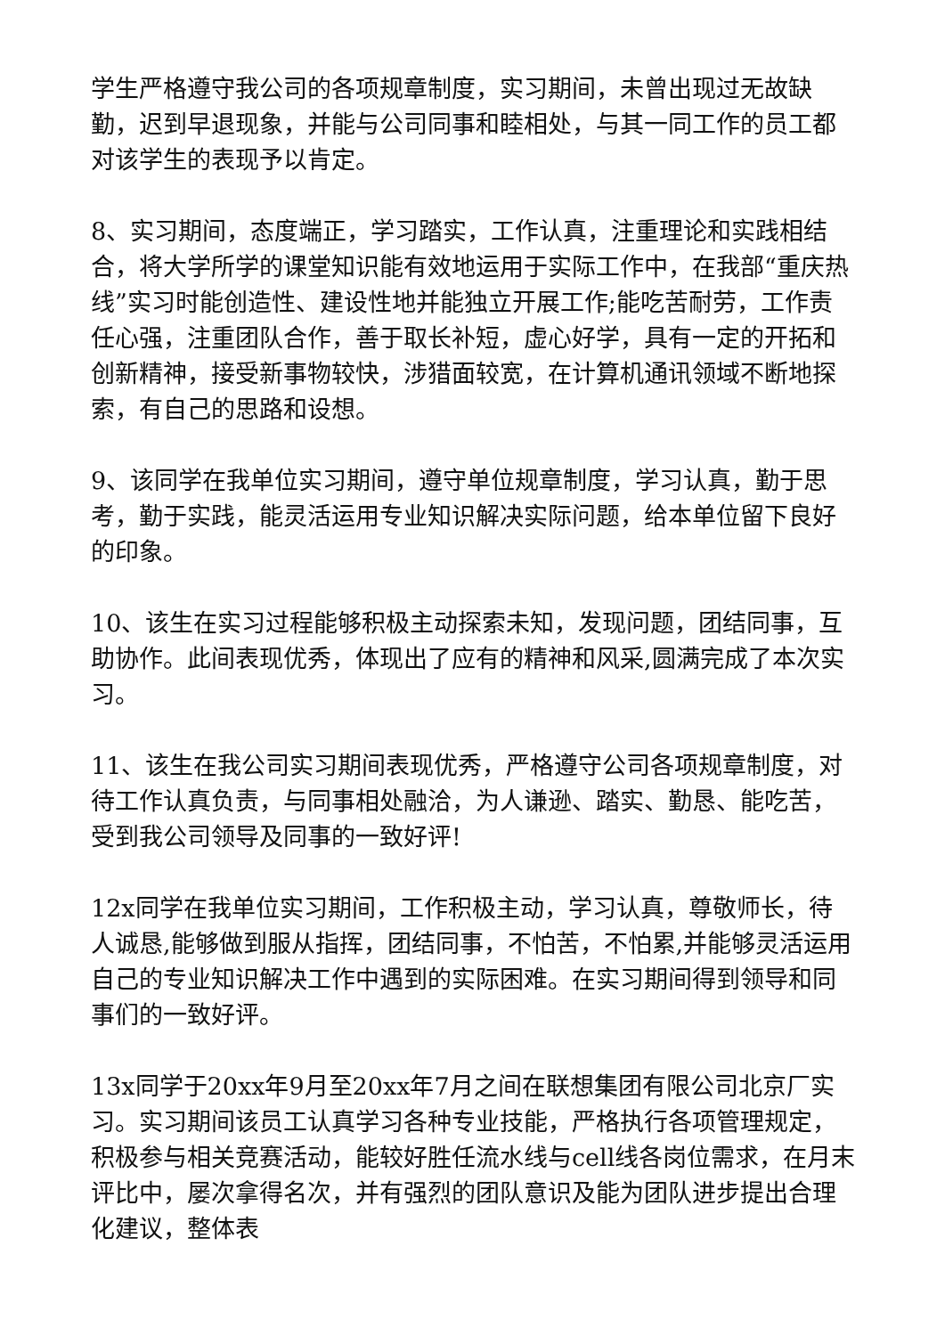学生严格遵守我公司的各项规章制度，实习期间，未曾出现过无故缺勤，迟到早退现象，并能与公司同事和睦相处，与其一同工作的员工都对该学生的表现予以肯定。
8、实习期间，态度端正，学习踏实，工作认真，注重理论和实践相结合，将大学所学的课堂知识能有效地运用于实际工作中，在我部“重庆热线”实习时能创造性、建设性地并能独立开展工作;能吃苦耐劳，工作责任心强，注重团队合作，善于取长补短，虚心好学，具有一定的开拓和创新精神，接受新事物较快，涉猎面较宽，在计算机通讯领域不断地探索，有自己的思路和设想。
9、该同学在我单位实习期间，遵守单位规章制度，学习认真，勤于思考，勤于实践，能灵活运用专业知识解决实际问题，给本单位留下良好的印象。
10、该生在实习过程能够积极主动探索未知，发现问题，团结同事，互助协作。此间表现优秀，体现出了应有的精神和风采,圆满完成了本次实习。
11、该生在我公司实习期间表现优秀，严格遵守公司各项规章制度，对待工作认真负责，与同事相处融洽，为人谦逊、踏实、勤恳、能吃苦，受到我公司领导及同事的一致好评!
12x同学在我单位实习期间，工作积极主动，学习认真，尊敬师长，待人诚恳,能够做到服从指挥，团结同事，不怕苦，不怕累,并能够灵活运用自己的专业知识解决工作中遇到的实际困难。在实习期间得到领导和同事们的一致好评。
13x同学于20xx年9月至20xx年7月之间在联想集团有限公司北京厂实习。实习期间该员工认真学习各种专业技能，严格执行各项管理规定，积极参与相关竞赛活动，能较好胜任流水线与cell线各岗位需求，在月末评比中，屡次拿得名次，并有强烈的团队意识及能为团队进步提出合理化建议，整体表